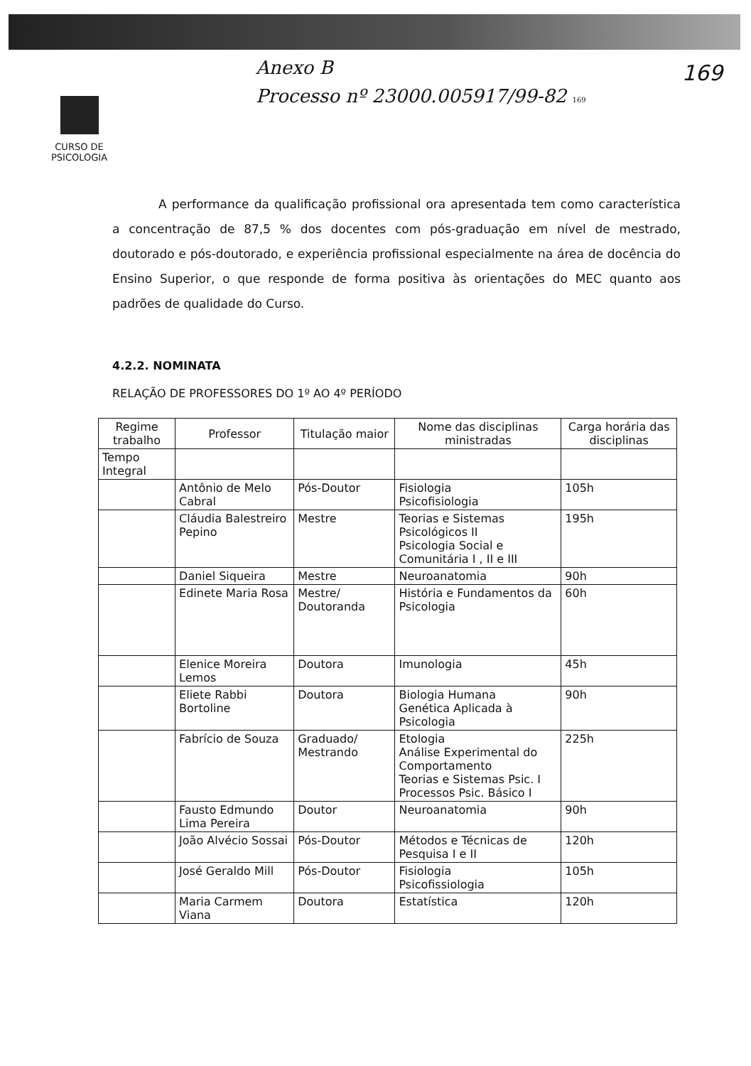Anexo B
Processo nº 23000.005917/99-82 169
169
CURSO DE
PSICOLOGIA
A performance da qualificação profissional ora apresentada tem como característica a concentração de 87,5 % dos docentes com pós-graduação em nível de mestrado, doutorado e pós-doutorado, e experiência profissional especialmente na área de docência do Ensino Superior, o que responde de forma positiva às orientações do MEC quanto aos padrões de qualidade do Curso.
4.2.2. NOMINATA
RELAÇÃO DE PROFESSORES DO 1º AO 4º PERÍODO
| Regime trabalho | Professor | Titulação maior | Nome das disciplinas ministradas | Carga horária das disciplinas |
| --- | --- | --- | --- | --- |
| Tempo Integral | | | | |
| | Antônio de Melo Cabral | Pós-Doutor | Fisiologia Psicofisiologia | 105h |
| | Cláudia Balestreiro Pepino | Mestre | Teorias e Sistemas Psicológicos II Psicologia Social e Comunitária I , II e III | 195h |
| | Daniel Siqueira | Mestre | Neuroanatomia | 90h |
| | Edinete Maria Rosa | Mestre/ Doutoranda | História e Fundamentos da Psicologia | 60h |
| | Elenice Moreira Lemos | Doutora | Imunologia | 45h |
| | Eliete Rabbi Bortoline | Doutora | Biologia Humana Genética Aplicada à Psicologia | 90h |
| | Fabrício de Souza | Graduado/ Mestrando | Etologia Análise Experimental do Comportamento Teorias e Sistemas Psic. I Processos Psic. Básico I | 225h |
| | Fausto Edmundo Lima Pereira | Doutor | Neuroanatomia | 90h |
| | João Alvécio Sossai | Pós-Doutor | Métodos e Técnicas de Pesquisa I e II | 120h |
| | José Geraldo Mill | Pós-Doutor | Fisiologia Psicofissiologia | 105h |
| | Maria Carmem Viana | Doutora | Estatística | 120h |